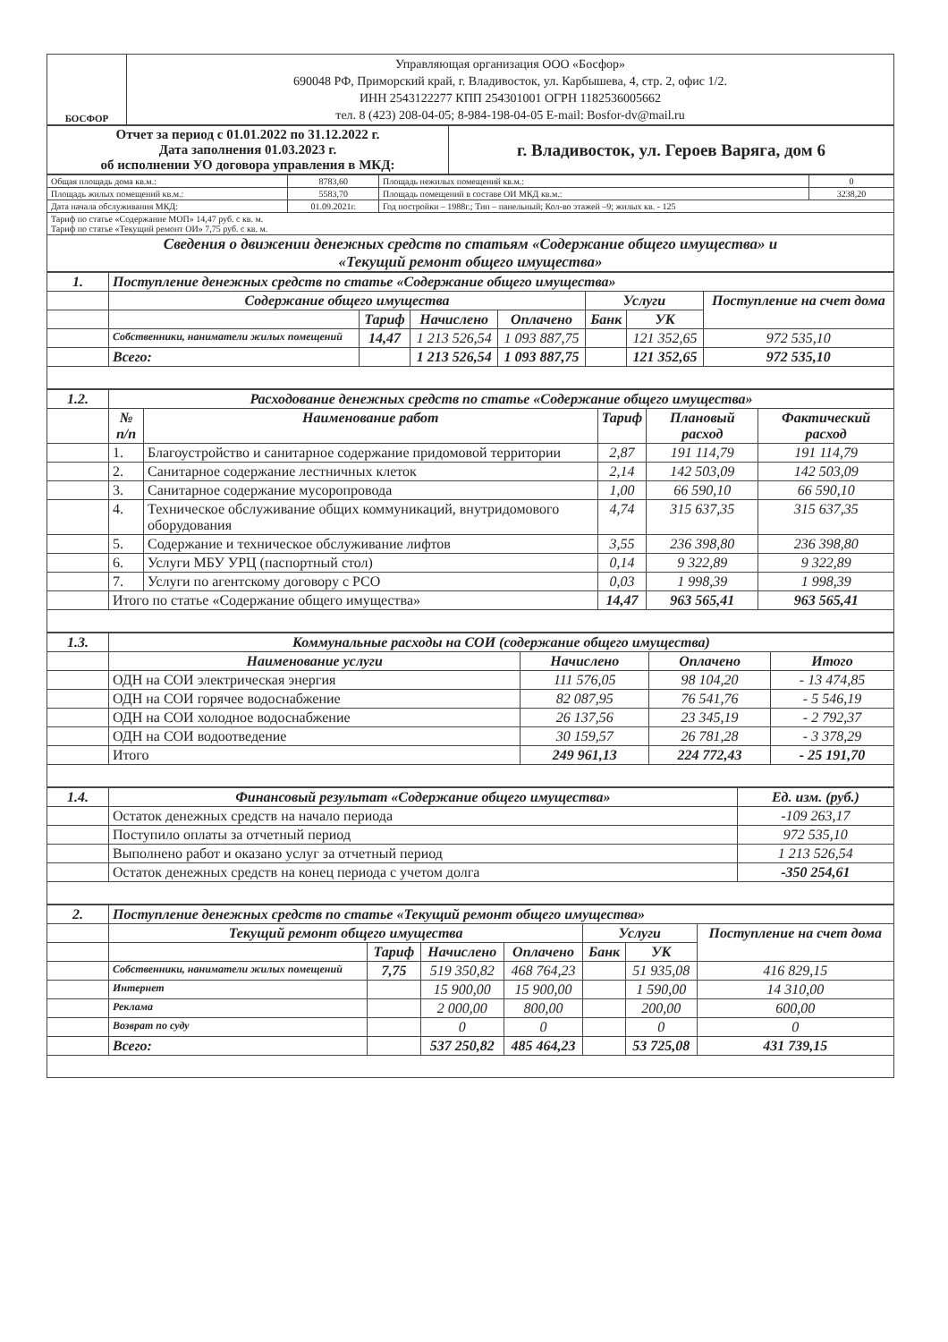| БОСФОР | Управляющая организация ООО «Босфор» 690048 РФ, Приморский край, г. Владивосток, ул. Карбышева, 4, стр. 2, офис 1/2. ИНН 2543122277 КПП 254301001 ОГРН 1182536005662 тел. 8 (423) 208-04-05; 8-984-198-04-05 E-mail: Bosfor-dv@mail.ru |
| Отчет за период с 01.01.2022 по 31.12.2022 г. Дата заполнения 01.03.2023 г. об исполнении УО договора управления в МКД: | г. Владивосток, ул. Героев Варяга, дом 6 |
| Общая площадь дома кв.м.: | 8783,60 | Площадь нежилых помещений кв.м.: | 0 |
| Площадь жилых помещений кв.м.: | 5583,70 | Площадь помещений в составе ОИ МКД кв.м.: | 3238,20 |
| Дата начала обслуживания МКД: | 01.09.2021г. | Год постройки – 1988г.; Тип – панельный; Кол-во этажей –9; жилых кв. - 125 | |
Тариф по статье «Содержание МОП» 14,47 руб. с кв. м.
Тариф по статье «Текущий ремонт ОИ» 7,75 руб. с кв. м.
Сведения о движении денежных средств по статьям «Содержание общего имущества» и
«Текущий ремонт общего имущества»
| 1. | Поступление денежных средств по статье «Содержание общего имущества» | | | | | | |
| --- | --- | --- | --- | --- | --- | --- | --- |
| | Содержание общего имущества | | | | Услуги | | Поступление на счет дома |
| | | Тариф | Начислено | Оплачено | Банк | УК | |
| | Собственники, наниматели жилых помещений | 14,47 | 1 213 526,54 | 1 093 887,75 | | 121 352,65 | 972 535,10 |
| | Всего: | | 1 213 526,54 | 1 093 887,75 | | 121 352,65 | 972 535,10 |
| 1.2. | Расходование денежных средств по статье «Содержание общего имущества» | | | | |
| --- | --- | --- | --- | --- | --- |
| | № п/п | Наименование работ | Тариф | Плановый расход | Фактический расход |
| | 1. | Благоустройство и санитарное содержание придомовой территории | 2,87 | 191 114,79 | 191 114,79 |
| | 2. | Санитарное содержание лестничных клеток | 2,14 | 142 503,09 | 142 503,09 |
| | 3. | Санитарное содержание мусоропровода | 1,00 | 66 590,10 | 66 590,10 |
| | 4. | Техническое обслуживание общих коммуникаций, внутридомового оборудования | 4,74 | 315 637,35 | 315 637,35 |
| | 5. | Содержание и техническое обслуживание лифтов | 3,55 | 236 398,80 | 236 398,80 |
| | 6. | Услуги МБУ УРЦ (паспортный стол) | 0,14 | 9 322,89 | 9 322,89 |
| | 7. | Услуги по агентскому договору с РСО | 0,03 | 1 998,39 | 1 998,39 |
| | Итого по статье «Содержание общего имущества» | | 14,47 | 963 565,41 | 963 565,41 |
| 1.3. | Коммунальные расходы на СОИ (содержание общего имущества) | | | |
| --- | --- | --- | --- | --- |
| | Наименование услуги | Начислено | Оплачено | Итого |
| | ОДН на СОИ электрическая энергия | 111 576,05 | 98 104,20 | - 13 474,85 |
| | ОДН на СОИ горячее водоснабжение | 82 087,95 | 76 541,76 | - 5 546,19 |
| | ОДН на СОИ холодное водоснабжение | 26 137,56 | 23 345,19 | - 2 792,37 |
| | ОДН на СОИ водоотведение | 30 159,57 | 26 781,28 | - 3 378,29 |
| | Итого | 249 961,13 | 224 772,43 | - 25 191,70 |
| 1.4. | Финансовый результат «Содержание общего имущества» | Ед. изм. (руб.) |
| --- | --- | --- |
| | Остаток денежных средств на начало периода | -109 263,17 |
| | Поступило оплаты за отчетный период | 972 535,10 |
| | Выполнено работ и оказано услуг за отчетный период | 1 213 526,54 |
| | Остаток денежных средств на конец периода с учетом долга | -350 254,61 |
| 2. | Поступление денежных средств по статье «Текущий ремонт общего имущества» | | | | | | |
| --- | --- | --- | --- | --- | --- | --- | --- |
| | Текущий ремонт общего имущества | | | | Услуги | | Поступление на счет дома |
| | | Тариф | Начислено | Оплачено | Банк | УК | |
| | Собственники, наниматели жилых помещений | 7,75 | 519 350,82 | 468 764,23 | | 51 935,08 | 416 829,15 |
| | Интернет | | 15 900,00 | 15 900,00 | | 1 590,00 | 14 310,00 |
| | Реклама | | 2 000,00 | 800,00 | | 200,00 | 600,00 |
| | Возврат по суду | | 0 | 0 | | 0 | 0 |
| | Всего: | | 537 250,82 | 485 464,23 | | 53 725,08 | 431 739,15 |